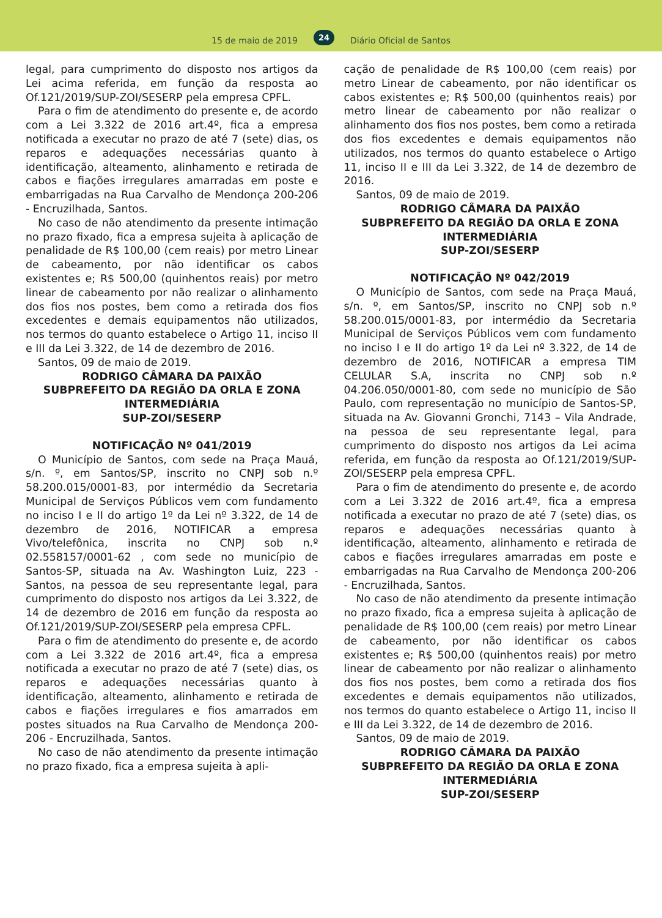15 de maio de 2019 24 Diário Oficial de Santos
legal, para cumprimento do disposto nos artigos da Lei acima referida, em função da resposta ao Of.121/2019/SUP-ZOI/SESERP pela empresa CPFL.
Para o fim de atendimento do presente e, de acordo com a Lei 3.322 de 2016 art.4º, fica a empresa notificada a executar no prazo de até 7 (sete) dias, os reparos e adequações necessárias quanto à identificação, alteamento, alinhamento e retirada de cabos e fiações irregulares amarradas em poste e embarrigadas na Rua Carvalho de Mendonça 200-206 - Encruzilhada, Santos.
No caso de não atendimento da presente intimação no prazo fixado, fica a empresa sujeita à aplicação de penalidade de R$ 100,00 (cem reais) por metro Linear de cabeamento, por não identificar os cabos existentes e; R$ 500,00 (quinhentos reais) por metro linear de cabeamento por não realizar o alinhamento dos fios nos postes, bem como a retirada dos fios excedentes e demais equipamentos não utilizados, nos termos do quanto estabelece o Artigo 11, inciso II e III da Lei 3.322, de 14 de dezembro de 2016.
Santos, 09 de maio de 2019.
RODRIGO CÂMARA DA PAIXÃO
SUBPREFEITO DA REGIÃO DA ORLA E ZONA INTERMEDIÁRIA
SUP-ZOI/SESERP
NOTIFICAÇÃO Nº 041/2019
O Município de Santos, com sede na Praça Mauá, s/n. º, em Santos/SP, inscrito no CNPJ sob n.º 58.200.015/0001-83, por intermédio da Secretaria Municipal de Serviços Públicos vem com fundamento no inciso I e II do artigo 1º da Lei nº 3.322, de 14 de dezembro de 2016, NOTIFICAR a empresa Vivo/telefônica, inscrita no CNPJ sob n.º 02.558157/0001-62 , com sede no município de Santos-SP, situada na Av. Washington Luiz, 223 - Santos, na pessoa de seu representante legal, para cumprimento do disposto nos artigos da Lei 3.322, de 14 de dezembro de 2016 em função da resposta ao Of.121/2019/SUP-ZOI/SESERP pela empresa CPFL.
Para o fim de atendimento do presente e, de acordo com a Lei 3.322 de 2016 art.4º, fica a empresa notificada a executar no prazo de até 7 (sete) dias, os reparos e adequações necessárias quanto à identificação, alteamento, alinhamento e retirada de cabos e fiações irregulares e fios amarrados em postes situados na Rua Carvalho de Mendonça 200-206 - Encruzilhada, Santos.
No caso de não atendimento da presente intimação no prazo fixado, fica a empresa sujeita à apli-
cação de penalidade de R$ 100,00 (cem reais) por metro Linear de cabeamento, por não identificar os cabos existentes e; R$ 500,00 (quinhentos reais) por metro linear de cabeamento por não realizar o alinhamento dos fios nos postes, bem como a retirada dos fios excedentes e demais equipamentos não utilizados, nos termos do quanto estabelece o Artigo 11, inciso II e III da Lei 3.322, de 14 de dezembro de 2016.
Santos, 09 de maio de 2019.
RODRIGO CÂMARA DA PAIXÃO
SUBPREFEITO DA REGIÃO DA ORLA E ZONA INTERMEDIÁRIA
SUP-ZOI/SESERP
NOTIFICAÇÃO Nº 042/2019
O Município de Santos, com sede na Praça Mauá, s/n. º, em Santos/SP, inscrito no CNPJ sob n.º 58.200.015/0001-83, por intermédio da Secretaria Municipal de Serviços Públicos vem com fundamento no inciso I e II do artigo 1º da Lei nº 3.322, de 14 de dezembro de 2016, NOTIFICAR a empresa TIM CELULAR S.A, inscrita no CNPJ sob n.º 04.206.050/0001-80, com sede no município de São Paulo, com representação no município de Santos-SP, situada na Av. Giovanni Gronchi, 7143 – Vila Andrade, na pessoa de seu representante legal, para cumprimento do disposto nos artigos da Lei acima referida, em função da resposta ao Of.121/2019/SUP-ZOI/SESERP pela empresa CPFL.
Para o fim de atendimento do presente e, de acordo com a Lei 3.322 de 2016 art.4º, fica a empresa notificada a executar no prazo de até 7 (sete) dias, os reparos e adequações necessárias quanto à identificação, alteamento, alinhamento e retirada de cabos e fiações irregulares amarradas em poste e embarrigadas na Rua Carvalho de Mendonça 200-206 - Encruzilhada, Santos.
No caso de não atendimento da presente intimação no prazo fixado, fica a empresa sujeita à aplicação de penalidade de R$ 100,00 (cem reais) por metro Linear de cabeamento, por não identificar os cabos existentes e; R$ 500,00 (quinhentos reais) por metro linear de cabeamento por não realizar o alinhamento dos fios nos postes, bem como a retirada dos fios excedentes e demais equipamentos não utilizados, nos termos do quanto estabelece o Artigo 11, inciso II e III da Lei 3.322, de 14 de dezembro de 2016.
Santos, 09 de maio de 2019.
RODRIGO CÂMARA DA PAIXÃO
SUBPREFEITO DA REGIÃO DA ORLA E ZONA INTERMEDIÁRIA
SUP-ZOI/SESERP